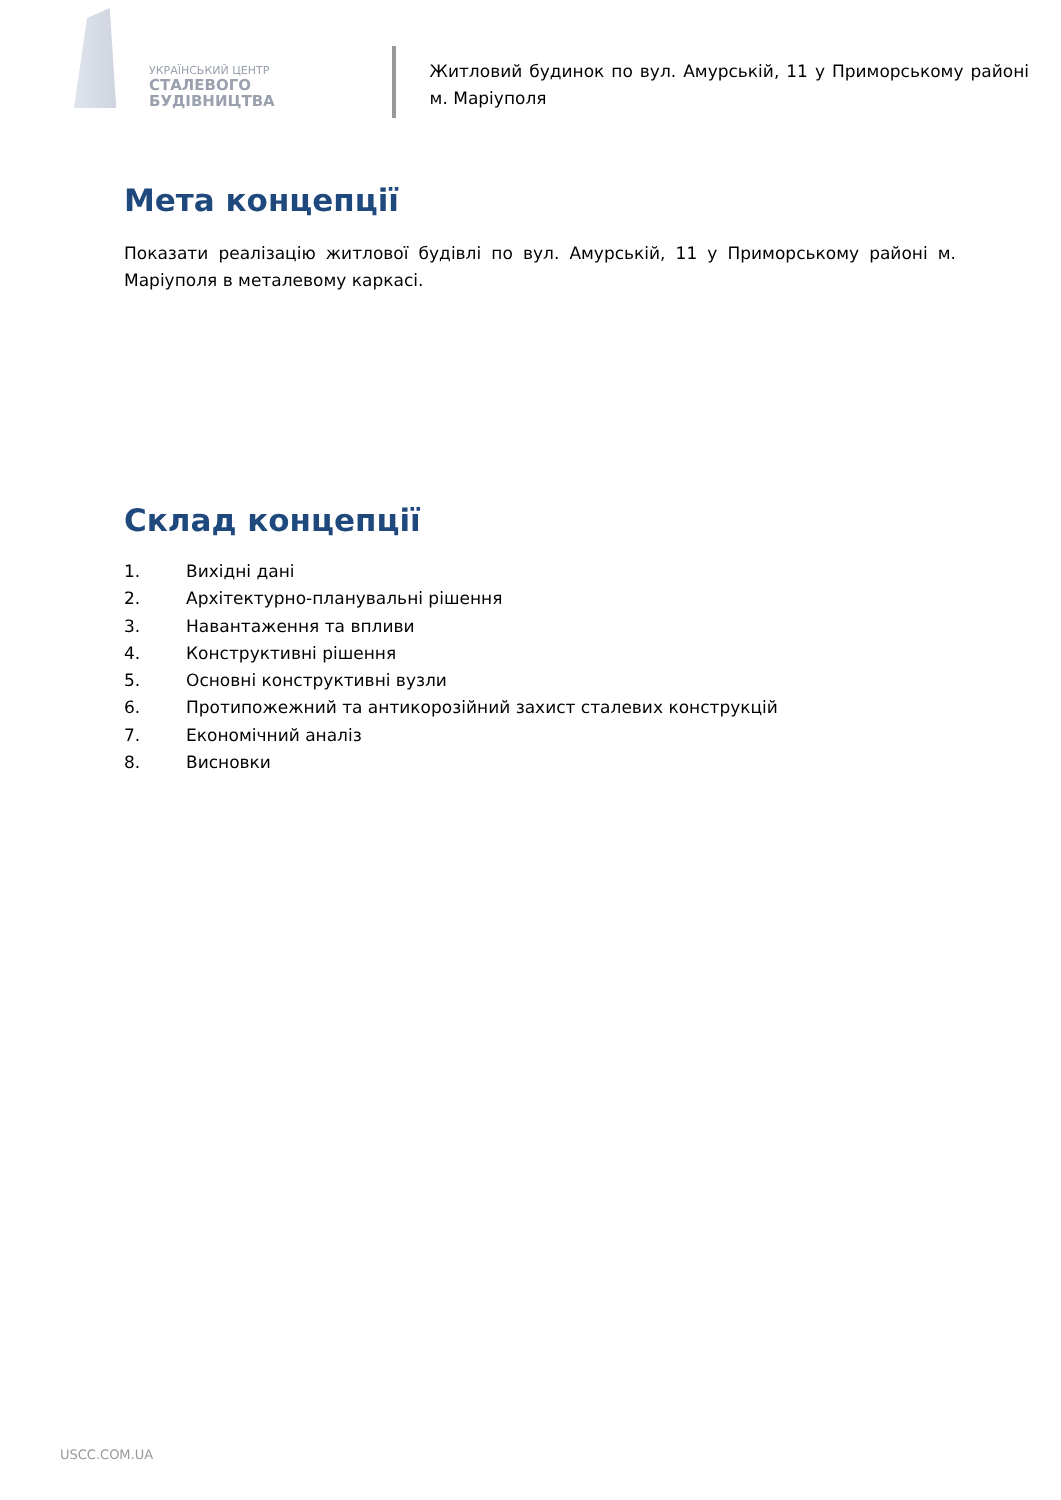УКРАЇНСЬКИЙ ЦЕНТР
СТАЛЕВОГО
БУДІВНИЦТВА
Житловий будинок по вул. Амурській, 11 у Приморському районі м. Маріуполя
Мета концепції
Показати реалізацію житлової будівлі по вул. Амурській, 11 у Приморському районі м. Маріуполя в металевому каркасі.
Склад концепції
1. Вихідні дані
2. Архітектурно-планувальні рішення
3. Навантаження та впливи
4. Конструктивні рішення
5. Основні конструктивні вузли
6. Протипожежний та антикорозійний захист сталевих конструкцій
7. Економічний аналіз
8. Висновки
USCC.COM.UA